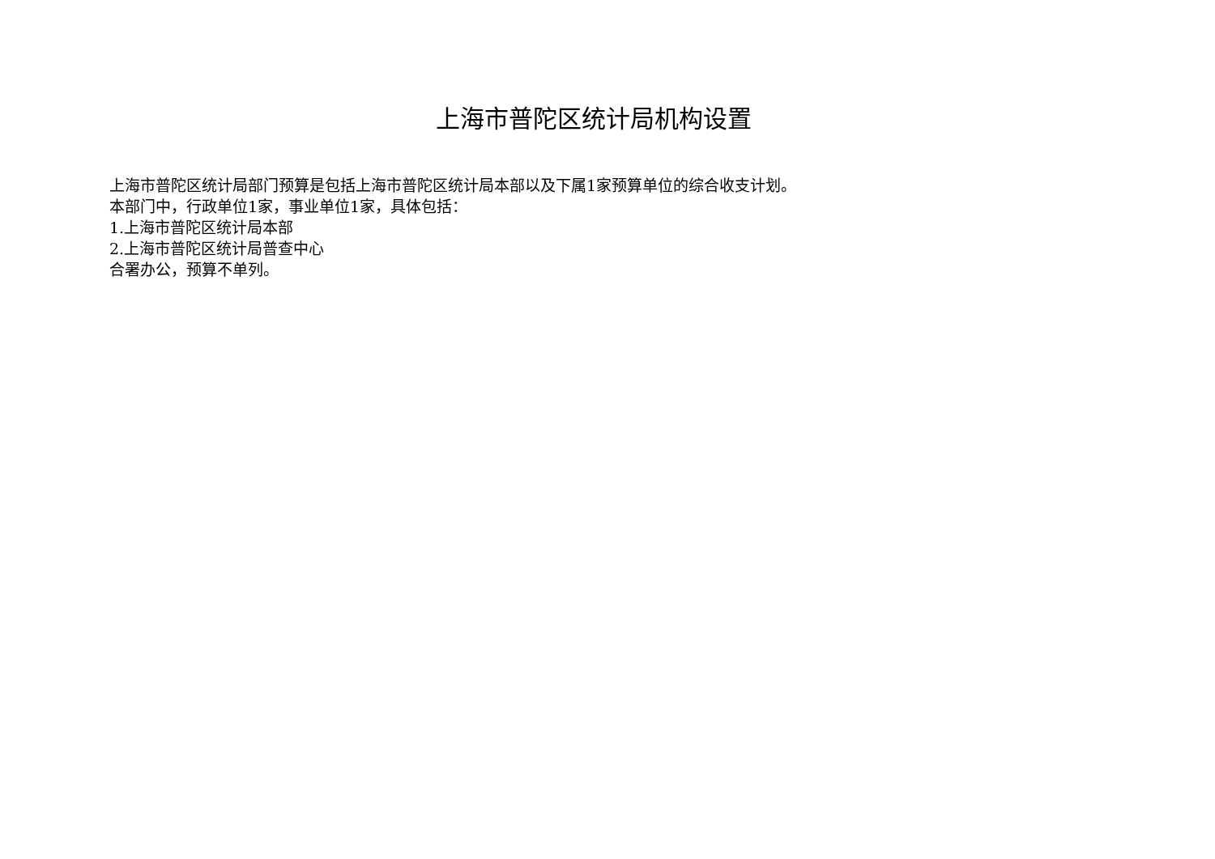上海市普陀区统计局机构设置
上海市普陀区统计局部门预算是包括上海市普陀区统计局本部以及下属1家预算单位的综合收支计划。
本部门中，行政单位1家，事业单位1家，具体包括：
1.上海市普陀区统计局本部
2.上海市普陀区统计局普查中心
合署办公，预算不单列。